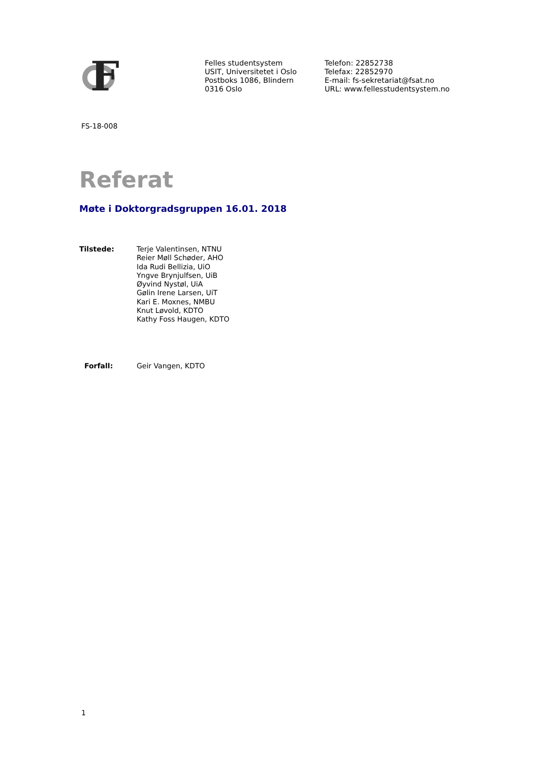F
Felles studentsystem
USIT, Universitetet i Oslo
Postboks 1086, Blindern
0316 Oslo
Telefon: 22852738
Telefax: 22852970
E-mail: fs-sekretariat@fsat.no
URL: www.fellesstudentsystem.no
FS-18-008
Referat
Møte i Doktorgradsgruppen 16.01. 2018
Tilstede: Terje Valentinsen, NTNU
Reier Møll Schøder, AHO
Ida Rudi Bellizia, UiO
Yngve Brynjulfsen, UiB
Øyvind Nystøl, UiA
Gølin Irene Larsen, UiT
Kari E. Moxnes, NMBU
Knut Løvold, KDTO
Kathy Foss Haugen, KDTO
Forfall: Geir Vangen, KDTO
1